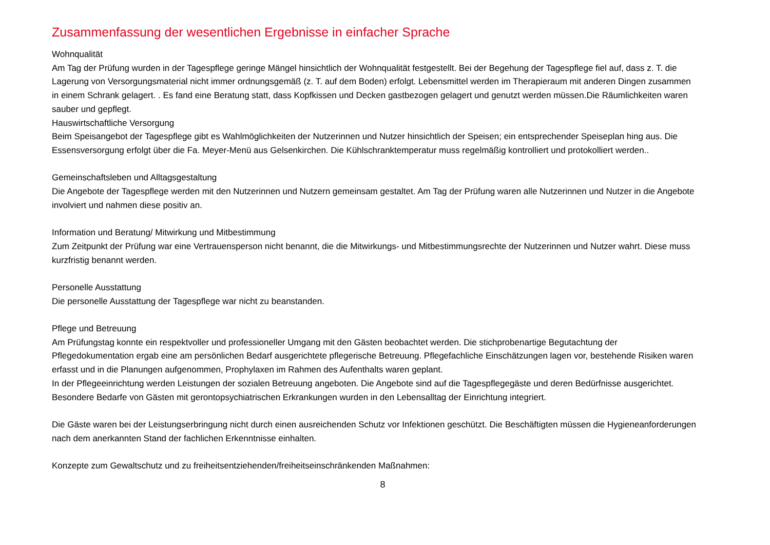Zusammenfassung der wesentlichen Ergebnisse in einfacher Sprache
Wohnqualität
Am Tag der Prüfung wurden in der Tagespflege geringe Mängel hinsichtlich der Wohnqualität festgestellt. Bei der Begehung der Tagespflege fiel auf, dass z. T. die Lagerung von Versorgungsmaterial nicht immer ordnungsgemäß (z. T. auf dem Boden) erfolgt. Lebensmittel werden im Therapieraum mit anderen Dingen zusammen in einem Schrank gelagert. . Es fand eine Beratung statt, dass Kopfkissen und Decken gastbezogen gelagert und genutzt werden müssen.Die Räumlichkeiten waren sauber und gepflegt.
Hauswirtschaftliche Versorgung
Beim Speisangebot der Tagespflege gibt es Wahlmöglichkeiten der Nutzerinnen und Nutzer hinsichtlich der Speisen; ein entsprechender Speiseplan hing aus. Die Essensversorgung erfolgt über die Fa. Meyer-Menü aus Gelsenkirchen. Die Kühlschranktemperatur muss regelmäßig kontrolliert und protokolliert werden..
Gemeinschaftsleben und Alltagsgestaltung
Die Angebote der Tagespflege werden mit den Nutzerinnen und Nutzern gemeinsam gestaltet. Am Tag der Prüfung waren alle Nutzerinnen und Nutzer in die Angebote involviert und nahmen diese positiv an.
Information und Beratung/ Mitwirkung und Mitbestimmung
Zum Zeitpunkt der Prüfung war eine Vertrauensperson nicht benannt, die die Mitwirkungs- und Mitbestimmungsrechte der Nutzerinnen und Nutzer wahrt. Diese muss kurzfristig benannt werden.
Personelle Ausstattung
Die personelle Ausstattung der Tagespflege war nicht zu beanstanden.
Pflege und Betreuung
Am Prüfungstag konnte ein respektvoller und professioneller Umgang mit den Gästen beobachtet werden. Die stichprobenartige Begutachtung der Pflegedokumentation ergab eine am persönlichen Bedarf ausgerichtete pflegerische Betreuung. Pflegefachliche Einschätzungen lagen vor, bestehende Risiken waren erfasst und in die Planungen aufgenommen, Prophylaxen im Rahmen des Aufenthalts waren geplant.
In der Pflegeeinrichtung werden Leistungen der sozialen Betreuung angeboten. Die Angebote sind auf die Tagespflegegäste und deren Bedürfnisse ausgerichtet.
Besondere Bedarfe von Gästen mit gerontopsychiatrischen Erkrankungen wurden in den Lebensalltag der Einrichtung integriert.
Die Gäste waren bei der Leistungserbringung nicht durch einen ausreichenden Schutz vor Infektionen geschützt. Die Beschäftigten müssen die Hygieneanforderungen nach dem anerkannten Stand der fachlichen Erkenntnisse einhalten.
Konzepte zum Gewaltschutz und zu freiheitsentziehenden/freiheitseinschränkenden Maßnahmen:
8